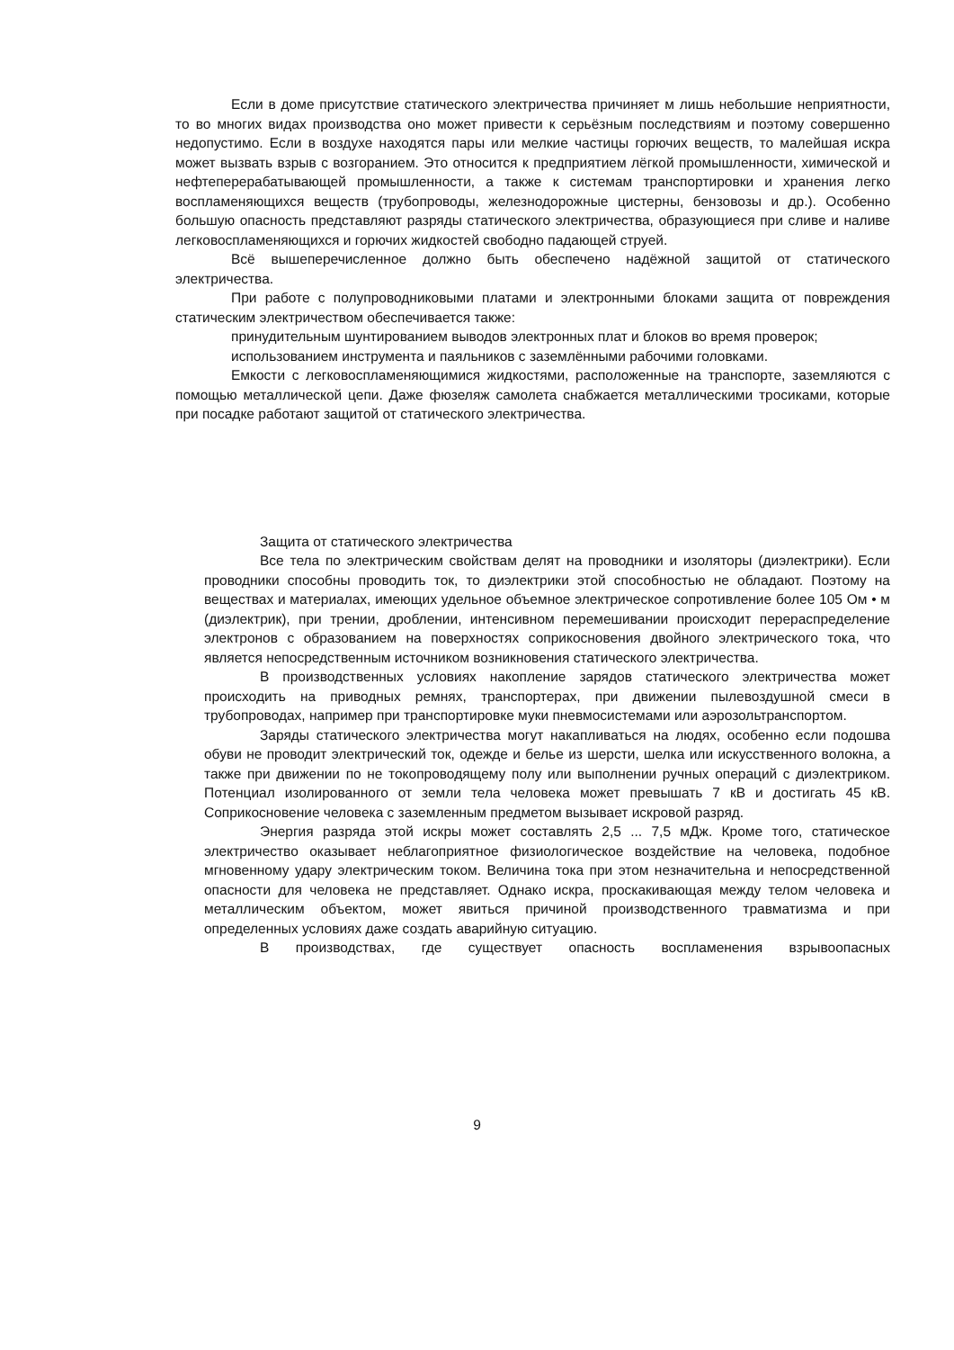Если в доме присутствие статического электричества причиняет м лишь небольшие неприятности, то во многих видах производства оно может привести к серьёзным последствиям и поэтому совершенно недопустимо. Если в воздухе находятся пары или мелкие частицы горючих веществ, то малейшая искра может вызвать взрыв с возгоранием. Это относится к предприятием лёгкой промышленности, химической и нефтеперерабатывающей промышленности, а также к системам транспортировки и хранения легко воспламеняющихся веществ (трубопроводы, железнодорожные цистерны, бензовозы и др.). Особенно большую опасность представляют разряды статического электричества, образующиеся при сливе и наливе легковоспламеняющихся и горючих жидкостей свободно падающей струей.
Всё вышеперечисленное должно быть обеспечено надёжной защитой от статического электричества.
При работе с полупроводниковыми платами и электронными блоками защита от повреждения статическим электричеством обеспечивается также:
принудительным шунтированием выводов электронных плат и блоков во время проверок;
использованием инструмента и паяльников с заземлёнными рабочими головками.
Емкости с легковоспламеняющимися жидкостями, расположенные на транспорте, заземляются с помощью металлической цепи. Даже фюзеляж самолета снабжается металлическими тросиками, которые при посадке работают защитой от статического электричества.
Защита от статического электричества
Все тела по электрическим свойствам делят на проводники и изоляторы (диэлектрики). Если проводники способны проводить ток, то диэлектрики этой способностью не обладают. Поэтому на веществах и материалах, имеющих удельное объемное электрическое сопротивление более 105 Ом • м (диэлектрик), при трении, дроблении, интенсивном перемешивании происходит перераспределение электронов с образованием на поверхностях соприкосновения двойного электрического тока, что является непосредственным источником возникновения статического электричества.
В производственных условиях накопление зарядов статического электричества может происходить на приводных ремнях, транспортерах, при движении пылевоздушной смеси в трубопроводах, например при транспортировке муки пневмосистемами или аэрозольтранспортом.
Заряды статического электричества могут накапливаться на людях, особенно если подошва обуви не проводит электрический ток, одежде и белье из шерсти, шелка или искусственного волокна, а также при движении по не токопроводящему полу или выполнении ручных операций с диэлектриком. Потенциал изолированного от земли тела человека может превышать 7 кВ и достигать 45 кВ. Соприкосновение человека с заземленным предметом вызывает искровой разряд.
Энергия разряда этой искры может составлять 2,5 ... 7,5 мДж. Кроме того, статическое электричество оказывает неблагоприятное физиологическое воздействие на человека, подобное мгновенному удару электрическим током. Величина тока при этом незначительна и непосредственной опасности для человека не представляет. Однако искра, проскакивающая между телом человека и металлическим объектом, может явиться причиной производственного травматизма и при определенных условиях даже создать аварийную ситуацию.
В производствах, где существует опасность воспламенения взрывоопасных
9